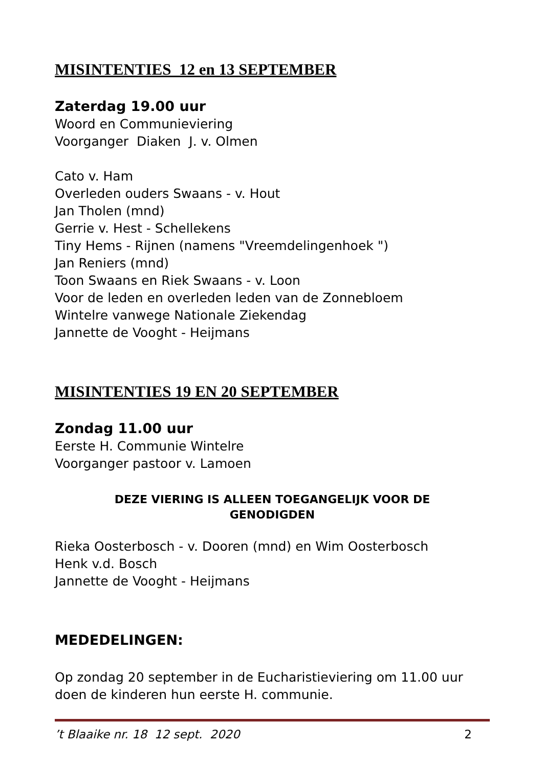MISINTENTIES 12 en 13 SEPTEMBER
Zaterdag 19.00 uur
Woord en Communieviering
Voorganger Diaken J. v. Olmen
Cato v. Ham
Overleden ouders Swaans - v. Hout
Jan Tholen (mnd)
Gerrie v. Hest - Schellekens
Tiny Hems - Rijnen (namens "Vreemdelingenhoek ")
Jan Reniers (mnd)
Toon Swaans en Riek Swaans - v. Loon
Voor de leden en overleden leden van de Zonnebloem
Wintelre vanwege Nationale Ziekendag
Jannette de Vooght - Heijmans
MISINTENTIES 19 EN 20 SEPTEMBER
Zondag 11.00 uur
Eerste H. Communie Wintelre
Voorganger pastoor v. Lamoen
DEZE VIERING IS ALLEEN TOEGANGELIJK VOOR DE
GENODIGDEN
Rieka Oosterbosch - v. Dooren (mnd) en Wim Oosterbosch
Henk v.d. Bosch
Jannette de Vooght - Heijmans
MEDEDELINGEN:
Op zondag 20 september in de Eucharistieviering om 11.00 uur doen de kinderen hun eerste H. communie.
’t Blaaike nr. 18 12 sept. 2020 2